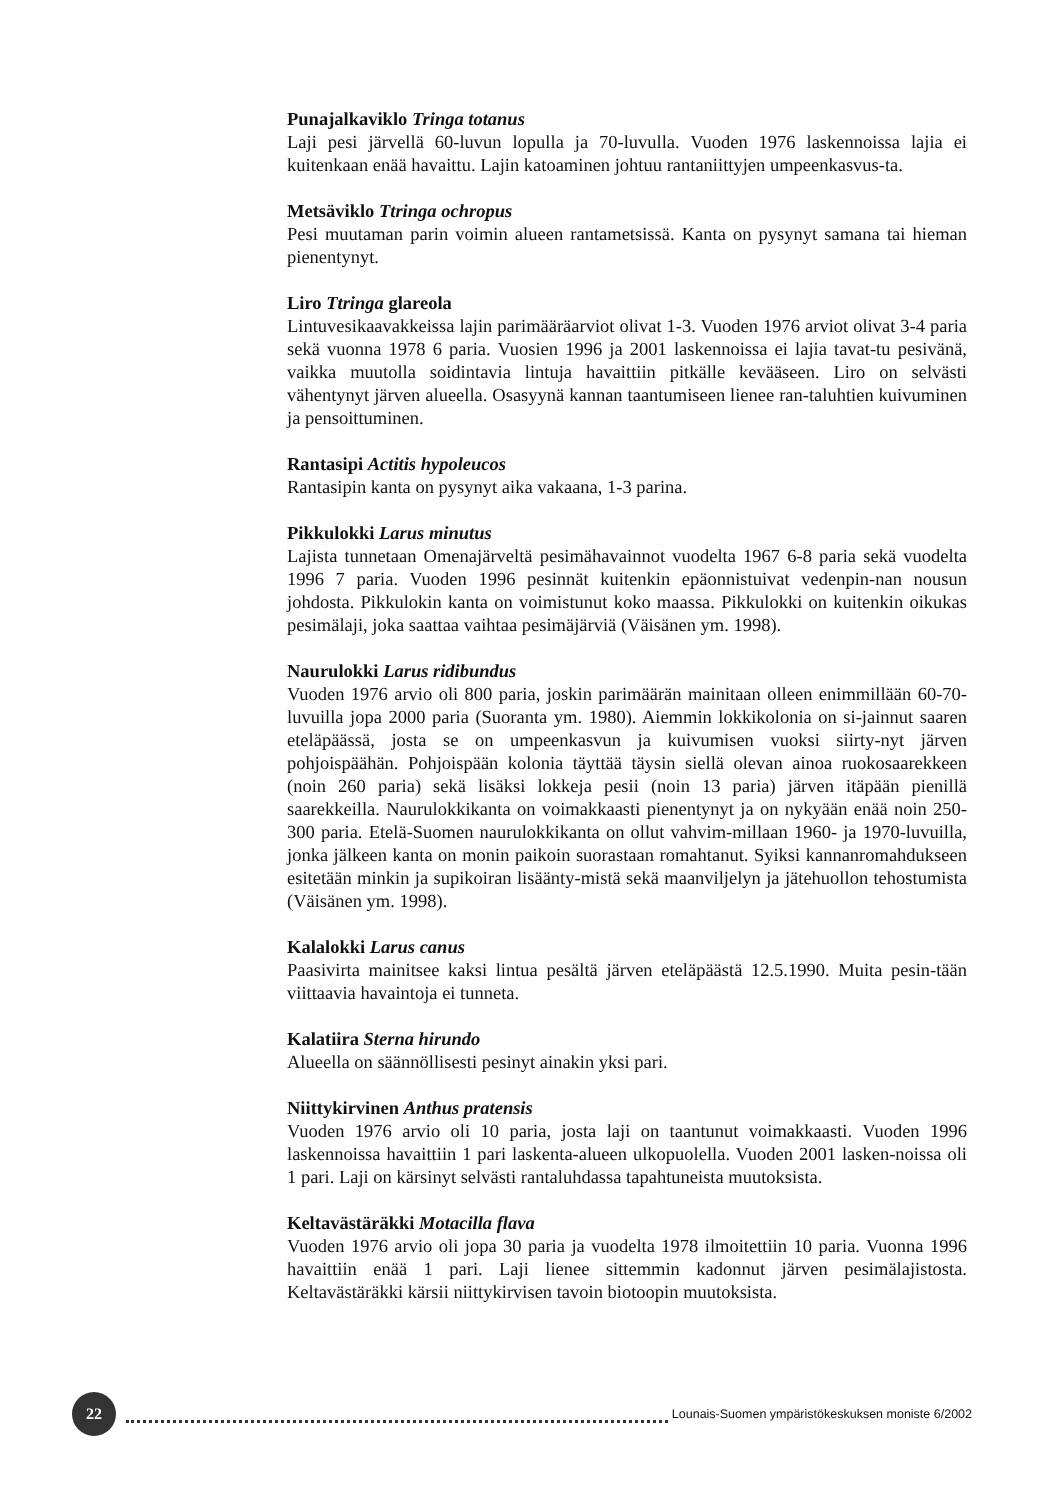Punajalkaviklo Tringa totanus
Laji pesi järvellä 60-luvun lopulla ja 70-luvulla. Vuoden 1976 laskennoissa lajia ei kuitenkaan enää havaittu. Lajin katoaminen johtuu rantaniittyjen umpeenkasvus-ta.
Metsäviklo Ttringa ochropus
Pesi muutaman parin voimin alueen rantametsissä. Kanta on pysynyt samana tai hieman pienentynyt.
Liro Ttringa glareola
Lintuvesikaavakkeissa lajin parimääräarviot olivat 1-3. Vuoden 1976 arviot olivat 3-4 paria sekä vuonna 1978 6 paria. Vuosien 1996 ja 2001 laskennoissa ei lajia tavat-tu pesivänä, vaikka muutolla soidintavia lintuja havaittiin pitkälle kevääseen. Liro on selvästi vähentynyt järven alueella. Osasyynä kannan taantumiseen lienee ran-taluhtien kuivuminen ja pensoittuminen.
Rantasipi Actitis hypoleucos
Rantasipin kanta on pysynyt aika vakaana, 1-3 parina.
Pikkulokki Larus minutus
Lajista tunnetaan Omenajärveltä pesimähavainnot vuodelta 1967 6-8 paria sekä vuodelta 1996 7 paria. Vuoden 1996 pesinnät kuitenkin epäonnistuivat vedenpin-nan nousun johdosta. Pikkulokin kanta on voimistunut koko maassa. Pikkulokki on kuitenkin oikukas pesimälaji, joka saattaa vaihtaa pesimäjärviä (Väisänen ym. 1998).
Naurulokki Larus ridibundus
Vuoden 1976 arvio oli 800 paria, joskin parimäärän mainitaan olleen enimmillään 60-70-luvuilla jopa 2000 paria (Suoranta ym. 1980). Aiemmin lokkikolonia on si-jainnut saaren eteläpäässä, josta se on umpeenkasvun ja kuivumisen vuoksi siirty-nyt järven pohjoispäähän. Pohjoispään kolonia täyttää täysin siellä olevan ainoa ruokosaarekkeen (noin 260 paria) sekä lisäksi lokkeja pesii (noin 13 paria) järven itäpään pienillä saarekkeilla. Naurulokkikanta on voimakkaasti pienentynyt ja on nykyään enää noin 250-300 paria. Etelä-Suomen naurulokkikanta on ollut vahvim-millaan 1960- ja 1970-luvuilla, jonka jälkeen kanta on monin paikoin suorastaan romahtanut. Syiksi kannanromahdukseen esitetään minkin ja supikoiran lisäänty-mistä sekä maanviljelyn ja jätehuollon tehostumista (Väisänen ym. 1998).
Kalalokki Larus canus
Paasivirta mainitsee kaksi lintua pesältä järven eteläpäästä 12.5.1990. Muita pesin-tään viittaavia havaintoja ei tunneta.
Kalatiira Sterna hirundo
Alueella on säännöllisesti pesinyt ainakin yksi pari.
Niittykirvinen Anthus pratensis
Vuoden 1976 arvio oli 10 paria, josta laji on taantunut voimakkaasti. Vuoden 1996 laskennoissa havaittiin 1 pari laskenta-alueen ulkopuolella. Vuoden 2001 lasken-noissa oli 1 pari. Laji on kärsinyt selvästi rantaluhdassa tapahtuneista muutoksista.
Keltavästäräkki Motacilla flava
Vuoden 1976 arvio oli jopa 30 paria ja vuodelta 1978 ilmoitettiin 10 paria. Vuonna 1996 havaittiin enää 1 pari. Laji lienee sittemmin kadonnut järven pesimälajistosta. Keltavästäräkki kärsii niittykirvisen tavoin biotoopin muutoksista.
22
Lounais-Suomen ympäristökeskuksen moniste 6/2002